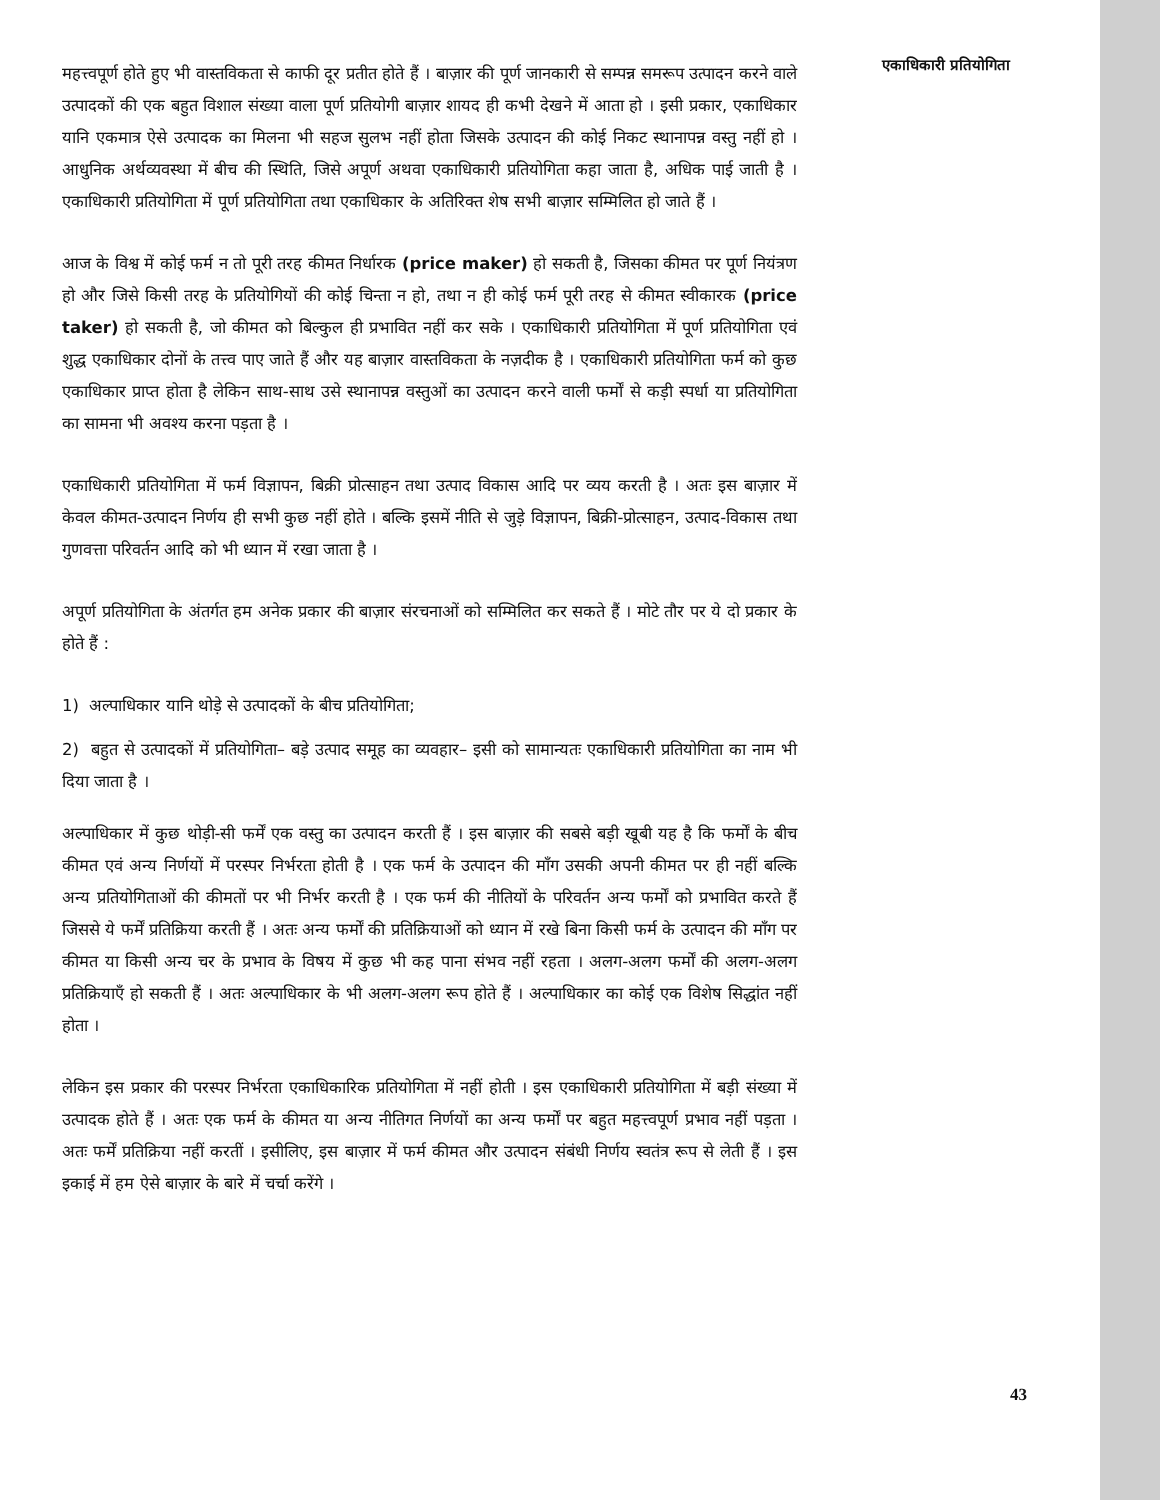महत्त्वपूर्ण होते हुए भी वास्तविकता से काफी दूर प्रतीत होते हैं । बाज़ार की पूर्ण जानकारी से सम्पन्न समरूप उत्पादन करने वाले उत्पादकों की एक बहुत विशाल संख्या वाला पूर्ण प्रतियोगी बाज़ार शायद ही कभी देखने में आता हो । इसी प्रकार, एकाधिकार यानि एकमात्र ऐसे उत्पादक का मिलना भी सहज सुलभ नहीं होता जिसके उत्पादन की कोई निकट स्थानापन्न वस्तु नहीं हो । आधुनिक अर्थव्यवस्था में बीच की स्थिति, जिसे अपूर्ण अथवा एकाधिकारी प्रतियोगिता कहा जाता है, अधिक पाई जाती है । एकाधिकारी प्रतियोगिता में पूर्ण प्रतियोगिता तथा एकाधिकार के अतिरिक्त शेष सभी बाज़ार सम्मिलित हो जाते हैं ।
आज के विश्व में कोई फर्म न तो पूरी तरह कीमत निर्धारक (price maker) हो सकती है, जिसका कीमत पर पूर्ण नियंत्रण हो और जिसे किसी तरह के प्रतियोगियों की कोई चिन्ता न हो, तथा न ही कोई फर्म पूरी तरह से कीमत स्वीकारक (price taker) हो सकती है, जो कीमत को बिल्कुल ही प्रभावित नहीं कर सके । एकाधिकारी प्रतियोगिता में पूर्ण प्रतियोगिता एवं शुद्ध एकाधिकार दोनों के तत्त्व पाए जाते हैं और यह बाज़ार वास्तविकता के नज़दीक है । एकाधिकारी प्रतियोगिता फर्म को कुछ एकाधिकार प्राप्त होता है लेकिन साथ-साथ उसे स्थानापन्न वस्तुओं का उत्पादन करने वाली फर्मों से कड़ी स्पर्धा या प्रतियोगिता का सामना भी अवश्य करना पड़ता है ।
एकाधिकारी प्रतियोगिता में फर्म विज्ञापन, बिक्री प्रोत्साहन तथा उत्पाद विकास आदि पर व्यय करती है । अतः इस बाज़ार में केवल कीमत-उत्पादन निर्णय ही सभी कुछ नहीं होते । बल्कि इसमें नीति से जुड़े विज्ञापन, बिक्री-प्रोत्साहन, उत्पाद-विकास तथा गुणवत्ता परिवर्तन आदि को भी ध्यान में रखा जाता है ।
अपूर्ण प्रतियोगिता के अंतर्गत हम अनेक प्रकार की बाज़ार संरचनाओं को सम्मिलित कर सकते हैं । मोटे तौर पर ये दो प्रकार के होते हैं :
1) अल्पाधिकार यानि थोड़े से उत्पादकों के बीच प्रतियोगिता;
2) बहुत से उत्पादकों में प्रतियोगिता– बड़े उत्पाद समूह का व्यवहार– इसी को सामान्यतः एकाधिकारी प्रतियोगिता का नाम भी दिया जाता है ।
अल्पाधिकार में कुछ थोड़ी-सी फर्में एक वस्तु का उत्पादन करती हैं । इस बाज़ार की सबसे बड़ी खूबी यह है कि फर्मों के बीच कीमत एवं अन्य निर्णयों में परस्पर निर्भरता होती है । एक फर्म के उत्पादन की माँग उसकी अपनी कीमत पर ही नहीं बल्कि अन्य प्रतियोगिताओं की कीमतों पर भी निर्भर करती है । एक फर्म की नीतियों के परिवर्तन अन्य फर्मों को प्रभावित करते हैं जिससे ये फर्में प्रतिक्रिया करती हैं । अतः अन्य फर्मों की प्रतिक्रियाओं को ध्यान में रखे बिना किसी फर्म के उत्पादन की माँग पर कीमत या किसी अन्य चर के प्रभाव के विषय में कुछ भी कह पाना संभव नहीं रहता । अलग-अलग फर्मों की अलग-अलग प्रतिक्रियाएँ हो सकती हैं । अतः अल्पाधिकार के भी अलग-अलग रूप होते हैं । अल्पाधिकार का कोई एक विशेष सिद्धांत नहीं होता ।
लेकिन इस प्रकार की परस्पर निर्भरता एकाधिकारिक प्रतियोगिता में नहीं होती । इस एकाधिकारी प्रतियोगिता में बड़ी संख्या में उत्पादक होते हैं । अतः एक फर्म के कीमत या अन्य नीतिगत निर्णयों का अन्य फर्मों पर बहुत महत्त्वपूर्ण प्रभाव नहीं पड़ता । अतः फर्में प्रतिक्रिया नहीं करतीं । इसीलिए, इस बाज़ार में फर्म कीमत और उत्पादन संबंधी निर्णय स्वतंत्र रूप से लेती हैं । इस इकाई में हम ऐसे बाज़ार के बारे में चर्चा करेंगे ।
एकाधिकारी प्रतियोगिता
43